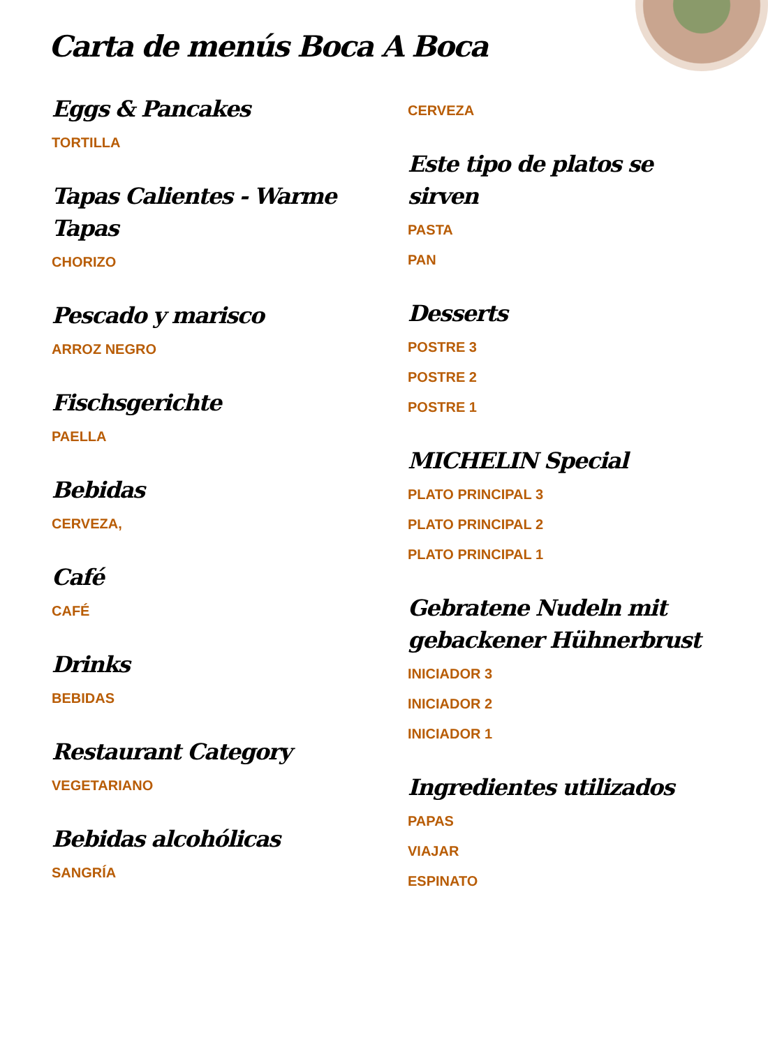Carta de menús Boca A Boca
Eggs & Pancakes
TORTILLA
Tapas Calientes - Warme Tapas
CHORIZO
Pescado y marisco
ARROZ NEGRO
Fischsgerichte
PAELLA
Bebidas
CERVEZA,
Café
CAFÉ
Drinks
BEBIDAS
Restaurant Category
VEGETARIANO
Bebidas alcohólicas
SANGRÍA
CERVEZA
Este tipo de platos se sirven
PASTA
PAN
Desserts
POSTRE 3
POSTRE 2
POSTRE 1
MICHELIN Special
PLATO PRINCIPAL 3
PLATO PRINCIPAL 2
PLATO PRINCIPAL 1
Gebratene Nudeln mit gebackener Hühnerbrust
INICIADOR 3
INICIADOR 2
INICIADOR 1
Ingredientes utilizados
PAPAS
VIAJAR
ESPINATO